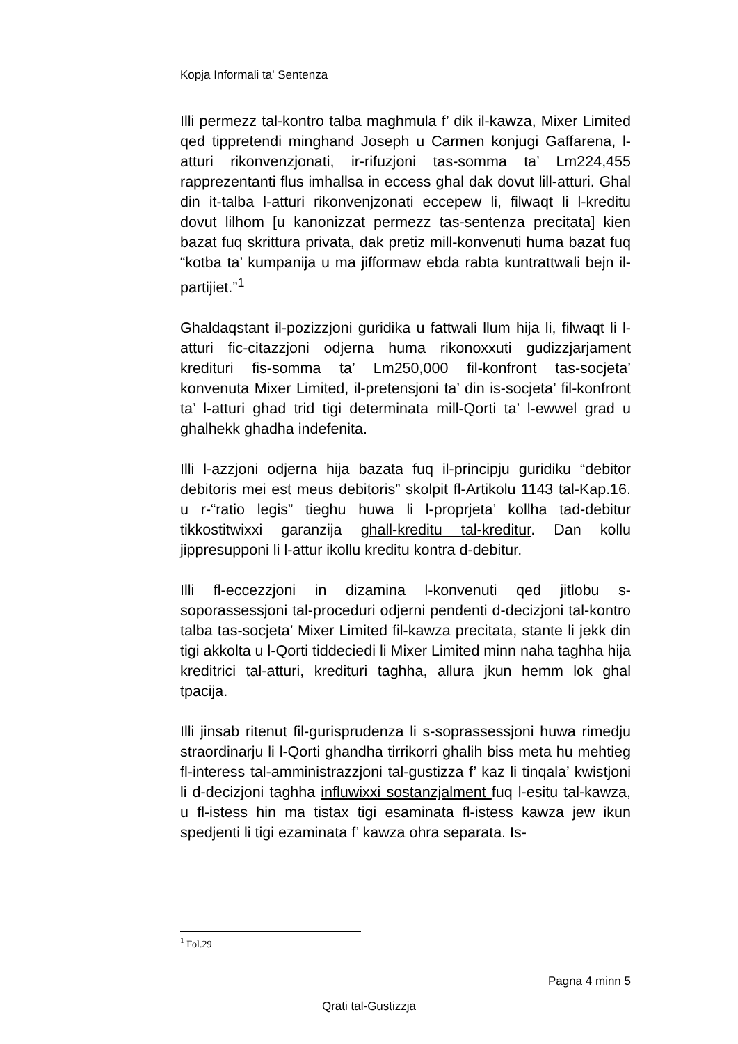Kopja Informali ta' Sentenza
Illi permezz tal-kontro talba maghmula f’ dik il-kawza, Mixer Limited qed tippretendi minghand Joseph u Carmen konjugi Gaffarena, l-atturi rikonvenzjonati, ir-rifuzjoni tas-somma ta’ Lm224,455 rapprezentanti flus imhallsa in eccess ghal dak dovut lill-atturi. Ghal din it-talba l-atturi rikonvenjzonati eccepew li, filwaqt li l-kreditu dovut lilhom [u kanonizzat permezz tas-sentenza precitata] kien bazat fuq skrittura privata, dak pretiz mill-konvenuti huma bazat fuq “kotba ta’ kumpanija u ma jifformaw ebda rabta kuntrattwali bejn il-partijiet.”<sup>1</sup>
Ghaldaqstant il-pozizzjoni guridika u fattwali llum hija li, filwaqt li l-atturi fic-citazzjoni odjerna huma rikonoxxuti gudizzjarjament kredituri fis-somma ta’ Lm250,000 fil-konfront tas-socjeta’ konvenuta Mixer Limited, il-pretensjoni ta’ din is-socjeta’ fil-konfront ta’ l-atturi ghad trid tigi determinata mill-Qorti ta’ l-ewwel grad u ghalhekk ghadha indefenita.
Illi l-azzjoni odjerna hija bazata fuq il-principju guridiku “debitor debitoris mei est meus debitoris” skolpit fl-Artikolu 1143 tal-Kap.16. u r-“ratio legis” tieghu huwa li l-proprjeta’ kollha tad-debitur tikkostitwixxi garanzija ghall-kreditu tal-kreditur. Dan kollu jippresupponi li l-attur ikollu kreditu kontra d-debitur.
Illi fl-eccezzjoni in dizamina l-konvenuti qed jitlobu s-soporassessjoni tal-proceduri odjerni pendenti d-decizjoni tal-kontro talba tas-socjeta’ Mixer Limited fil-kawza precitata, stante li jekk din tigi akkolta u l-Qorti tiddeciedi li Mixer Limited minn naha taghha hija kreditrici tal-atturi, kredituri taghha, allura jkun hemm lok ghal tpacija.
Illi jinsab ritenut fil-gurisprudenza li s-soprassessjoni huwa rimedju straordinarju li l-Qorti ghandha tirrikorri ghalih biss meta hu mehtieg fl-interess tal-amministrazzjoni tal-gustizza f’ kaz li tinqala’ kwistjoni li d-decizjoni taghha influwixxi sostanzjalment fuq l-esitu tal-kawza, u fl-istess hin ma tistax tigi esaminata fl-istess kawza jew ikun spedjenti li tigi ezaminata f’ kawza ohra separata. Is-
<sup>1</sup> Fol.29
Pagna 4 minn 5
Qrati tal-Gustizzja